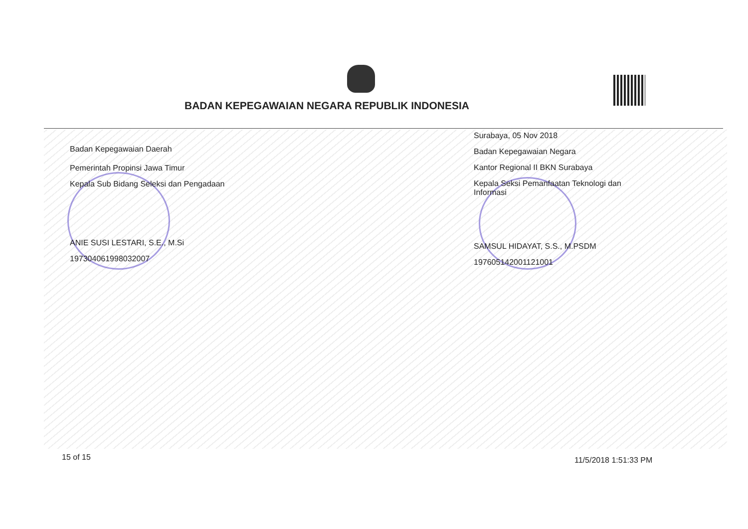BADAN KEPEGAWAIAN NEGARA REPUBLIK INDONESIA
Badan Kepegawaian Daerah
Pemerintah Propinsi Jawa Timur
Kepala Sub Bidang Seleksi dan Pengadaan
ANIE SUSI LESTARI, S.E., M.Si
197304061998032007
Surabaya, 05 Nov 2018
Badan Kepegawaian Negara
Kantor Regional II BKN Surabaya
Kepala Seksi Pemanfaatan Teknologi dan Informasi
SAMSUL HIDAYAT, S.S., M.PSDM
197605142001121001
15 of 15 11/5/2018 1:51:33 PM